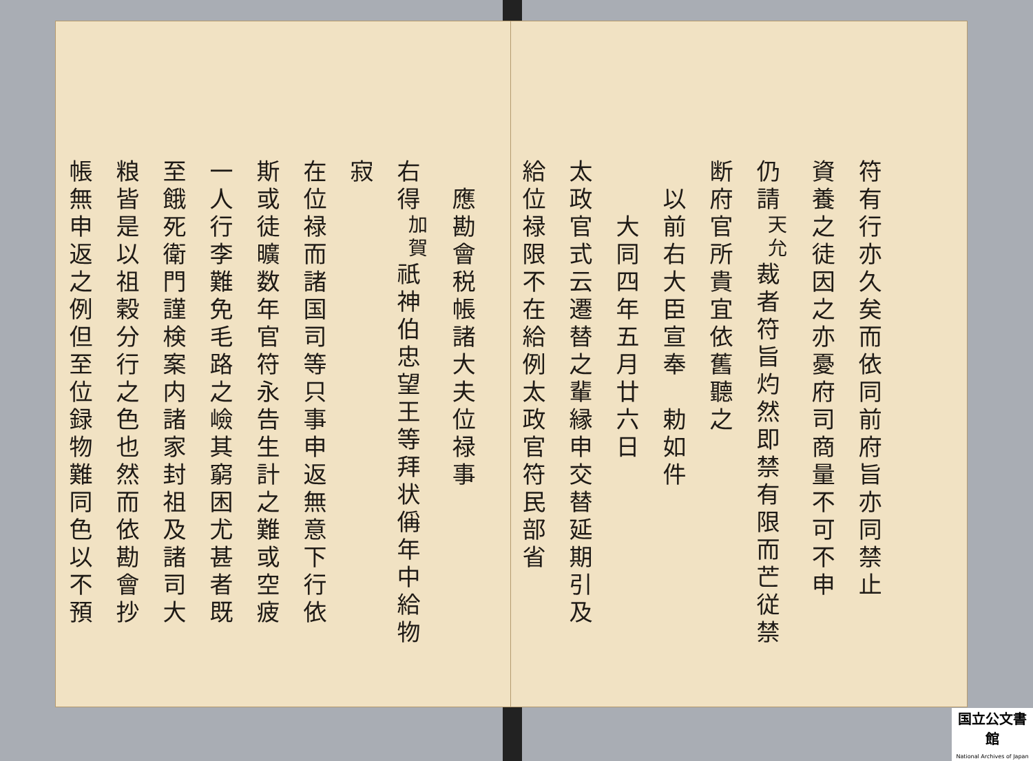符有行亦久矣而依同前府旨亦同禁止
資養之徒因之亦憂府司商量不可不申
仍請<sup>天允</sup>裁者符旨灼然即禁有限而芒従禁
断府官所貴宜依舊聽之
　以前右大臣宣奉　勅如件
　　大同四年五月廿六日
太政官式云遷替之輩縁申交替延期引及
給位禄限不在給例太政官符民部省
　應勘會税帳諸大夫位禄事
右得<sup>加賀</sup>祇神伯忠望王等拜状偁年中給物寂
在位禄而諸国司等只事申返無意下行依
斯或徒曠数年官符永告生計之難或空疲
一人行李難免毛路之嶮其窮困尤甚者既
至餓死衛門謹検案内諸家封祖及諸司大
粮皆是以祖穀分行之色也然而依勘會抄
帳無申返之例但至位録物難同色以不預
国立公文書館
National Archives of Japan